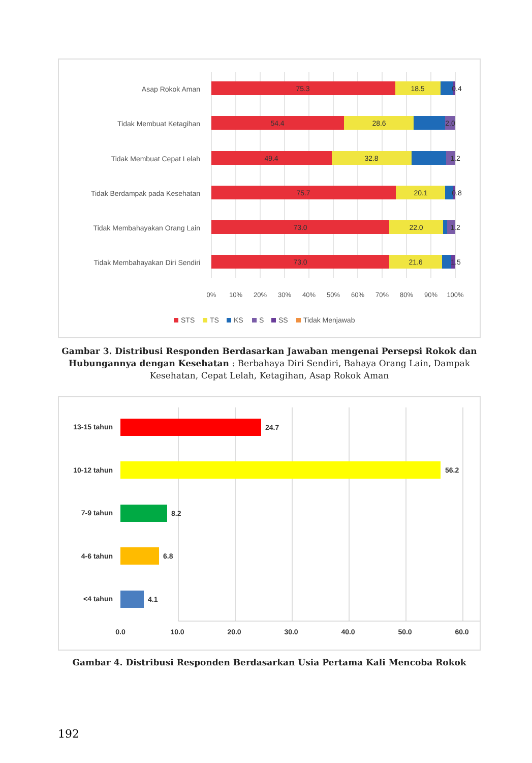Asap Rokok Aman
Tidak Membuat Ketagihan
Tidak Membuat Cepat Lelah
Tidak Berdampak pada Kesehatan
Tidak Membahayakan Orang Lain
Tidak Membahayakan Diri Sendiri
75.3
18.5
0.4
54.4
28.6
2.0
49.4
32.8
1.2
75.7
20.1
0.8
73.0
22.0
1.2
73.0
21.6
1.5
0%
10%
20%
30%
40%
50%
60%
70%
80%
90%
100%
STS
TS
KS
S
SS
Tidak Menjawab
Gambar 3. Distribusi Responden Berdasarkan Jawaban mengenai Persepsi Rokok dan Hubungannya dengan Kesehatan : Berbahaya Diri Sendiri, Bahaya Orang Lain, Dampak Kesehatan, Cepat Lelah, Ketagihan, Asap Rokok Aman
13-15 tahun
10-12 tahun
7-9 tahun
4-6 tahun
<4 tahun
24.7
56.2
8.2
6.8
4.1
0.0
10.0
20.0
30.0
40.0
50.0
60.0
Gambar 4. Distribusi Responden Berdasarkan Usia Pertama Kali Mencoba Rokok
192